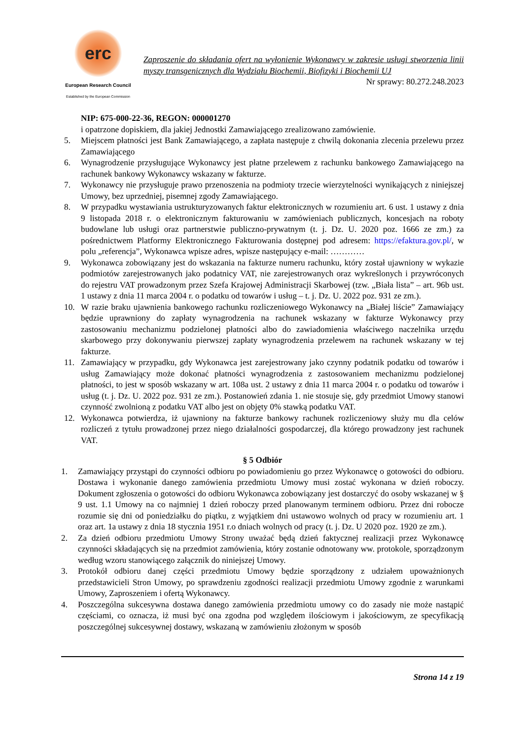erc
European Research Council
Established by the European Commission
Zaproszenie do składania ofert na wyłonienie Wykonawcy w zakresie usługi stworzenia linii myszy transgenicznych dla Wydziału Biochemii, Biofizyki i Biochemii UJ
Nr sprawy: 80.272.248.2023
NIP: 675-000-22-36, REGON: 000001270
i opatrzone dopiskiem, dla jakiej Jednostki Zamawiającego zrealizowano zamówienie.
5. Miejscem płatności jest Bank Zamawiającego, a zapłata następuje z chwilą dokonania zlecenia przelewu przez Zamawiającego
6. Wynagrodzenie przysługujące Wykonawcy jest płatne przelewem z rachunku bankowego Zamawiającego na rachunek bankowy Wykonawcy wskazany w fakturze.
7. Wykonawcy nie przysługuje prawo przenoszenia na podmioty trzecie wierzytelności wynikających z niniejszej Umowy, bez uprzedniej, pisemnej zgody Zamawiającego.
8. W przypadku wystawiania ustrukturyzowanych faktur elektronicznych w rozumieniu art. 6 ust. 1 ustawy z dnia 9 listopada 2018 r. o elektronicznym fakturowaniu w zamówieniach publicznych, koncesjach na roboty budowlane lub usługi oraz partnerstwie publiczno-prywatnym (t. j. Dz. U. 2020 poz. 1666 ze zm.) za pośrednictwem Platformy Elektronicznego Fakturowania dostępnej pod adresem: https://efaktura.gov.pl/, w polu „referencja”, Wykonawca wpisze adres, wpisze następujący e-mail: …………
9. Wykonawca zobowiązany jest do wskazania na fakturze numeru rachunku, który został ujawniony w wykazie podmiotów zarejestrowanych jako podatnicy VAT, nie zarejestrowanych oraz wykreślonych i przywróconych do rejestru VAT prowadzonym przez Szefa Krajowej Administracji Skarbowej (tzw. „Biała lista” – art. 96b ust. 1 ustawy z dnia 11 marca 2004 r. o podatku od towarów i usług – t. j. Dz. U. 2022 poz. 931 ze zm.).
10. W razie braku ujawnienia bankowego rachunku rozliczeniowego Wykonawcy na „Białej liście” Zamawiający będzie uprawniony do zapłaty wynagrodzenia na rachunek wskazany w fakturze Wykonawcy przy zastosowaniu mechanizmu podzielonej płatności albo do zawiadomienia właściwego naczelnika urzędu skarbowego przy dokonywaniu pierwszej zapłaty wynagrodzenia przelewem na rachunek wskazany w tej fakturze.
11. Zamawiający w przypadku, gdy Wykonawca jest zarejestrowany jako czynny podatnik podatku od towarów i usług Zamawiający może dokonać płatności wynagrodzenia z zastosowaniem mechanizmu podzielonej płatności, to jest w sposób wskazany w art. 108a ust. 2 ustawy z dnia 11 marca 2004 r. o podatku od towarów i usług (t. j. Dz. U. 2022 poz. 931 ze zm.). Postanowień zdania 1. nie stosuje się, gdy przedmiot Umowy stanowi czynność zwolnioną z podatku VAT albo jest on objęty 0% stawką podatku VAT.
12. Wykonawca potwierdza, iż ujawniony na fakturze bankowy rachunek rozliczeniowy służy mu dla celów rozliczeń z tytułu prowadzonej przez niego działalności gospodarczej, dla którego prowadzony jest rachunek VAT.
§ 5 Odbiór
1. Zamawiający przystąpi do czynności odbioru po powiadomieniu go przez Wykonawcę o gotowości do odbioru. Dostawa i wykonanie danego zamówienia przedmiotu Umowy musi zostać wykonana w dzień roboczy. Dokument zgłoszenia o gotowości do odbioru Wykonawca zobowiązany jest dostarczyć do osoby wskazanej w § 9 ust. 1.1 Umowy na co najmniej 1 dzień roboczy przed planowanym terminem odbioru. Przez dni robocze rozumie się dni od poniedziałku do piątku, z wyjątkiem dni ustawowo wolnych od pracy w rozumieniu art. 1 oraz art. 1a ustawy z dnia 18 stycznia 1951 r.o dniach wolnych od pracy (t. j. Dz. U 2020 poz. 1920 ze zm.).
2. Za dzień odbioru przedmiotu Umowy Strony uważać będą dzień faktycznej realizacji przez Wykonawcę czynności składających się na przedmiot zamówienia, który zostanie odnotowany ww. protokole, sporządzonym według wzoru stanowiącego załącznik do niniejszej Umowy.
3. Protokół odbioru danej części przedmiotu Umowy będzie sporządzony z udziałem upoważnionych przedstawicieli Stron Umowy, po sprawdzeniu zgodności realizacji przedmiotu Umowy zgodnie z warunkami Umowy, Zaproszeniem i ofertą Wykonawcy.
4. Poszczególna sukcesywna dostawa danego zamówienia przedmiotu umowy co do zasady nie może nastąpić częściami, co oznacza, iż musi być ona zgodna pod względem ilościowym i jakościowym, ze specyfikacją poszczególnej sukcesywnej dostawy, wskazaną w zamówieniu złożonym w sposób
Strona 14 z 19